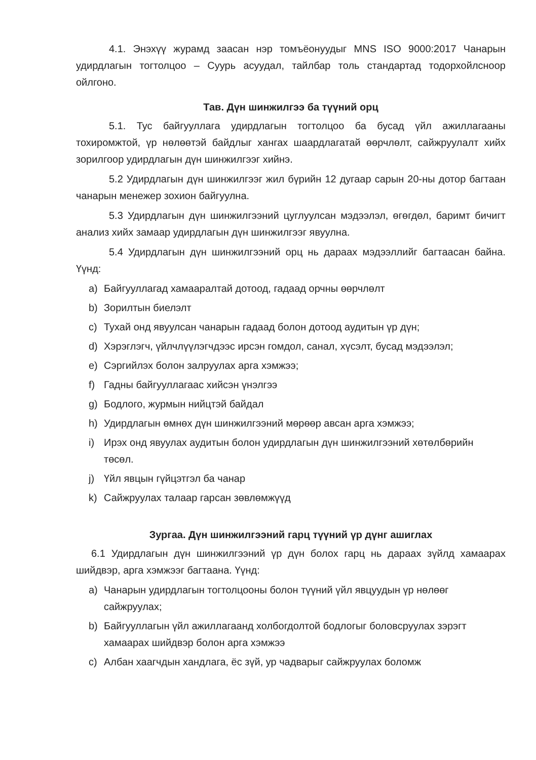4.1. Энэхүү журамд заасан нэр томъёонуудыг MNS ISO 9000:2017 Чанарын удирдлагын тогтолцоо – Суурь асуудал, тайлбар толь стандартад тодорхойлсноор ойлгоно.
Тав. Дүн шинжилгээ ба түүний орц
5.1. Тус байгууллага удирдлагын тогтолцоо ба бусад үйл ажиллагааны тохиромжтой, үр нөлөөтэй байдлыг хангах шаардлагатай өөрчлөлт, сайжруулалт хийх зорилгоор удирдлагын дүн шинжилгээг хийнэ.
5.2 Удирдлагын дүн шинжилгээг жил бүрийн 12 дугаар сарын 20-ны дотор багтаан чанарын менежер зохион байгуулна.
5.3 Удирдлагын дүн шинжилгээний цуглуулсан мэдээлэл, өгөгдөл, баримт бичигт анализ хийх замаар удирдлагын дүн шинжилгээг явуулна.
5.4 Удирдлагын дүн шинжилгээний орц нь дараах мэдээллийг багтаасан байна. Үүнд:
a) Байгууллагад хамааралтай дотоод, гадаад орчны өөрчлөлт
b) Зорилтын биелэлт
c) Тухай онд явуулсан чанарын гадаад болон дотоод аудитын үр дүн;
d) Хэрэглэгч, үйлчлүүлэгчдээс ирсэн гомдол, санал, хүсэлт, бусад мэдээлэл;
e) Сэргийлэх болон залруулах арга хэмжээ;
f) Гадны байгууллагаас хийсэн үнэлгээ
g) Бодлого, журмын нийцтэй байдал
h) Удирдлагын өмнөх дүн шинжилгээний мөрөөр авсан арга хэмжээ;
i) Ирэх онд явуулах аудитын болон удирдлагын дүн шинжилгээний хөтөлбөрийн төсөл.
j) Үйл явцын гүйцэтгэл ба чанар
k) Сайжруулах талаар гарсан зөвлөмжүүд
Зургаа. Дүн шинжилгээний гарц түүний үр дүнг ашиглах
6.1 Удирдлагын дүн шинжилгээний үр дүн болох гарц нь дараах зүйлд хамаарах шийдвэр, арга хэмжээг багтаана. Үүнд:
a) Чанарын удирдлагын тогтолцооны болон түүний үйл явцуудын үр нөлөөг сайжруулах;
b) Байгууллагын үйл ажиллагаанд холбогдолтой бодлогыг боловсруулах зэрэгт хамаарах шийдвэр болон арга хэмжээ
c) Албан хаагчдын хандлага, ёс зүй, ур чадварыг сайжруулах боломж